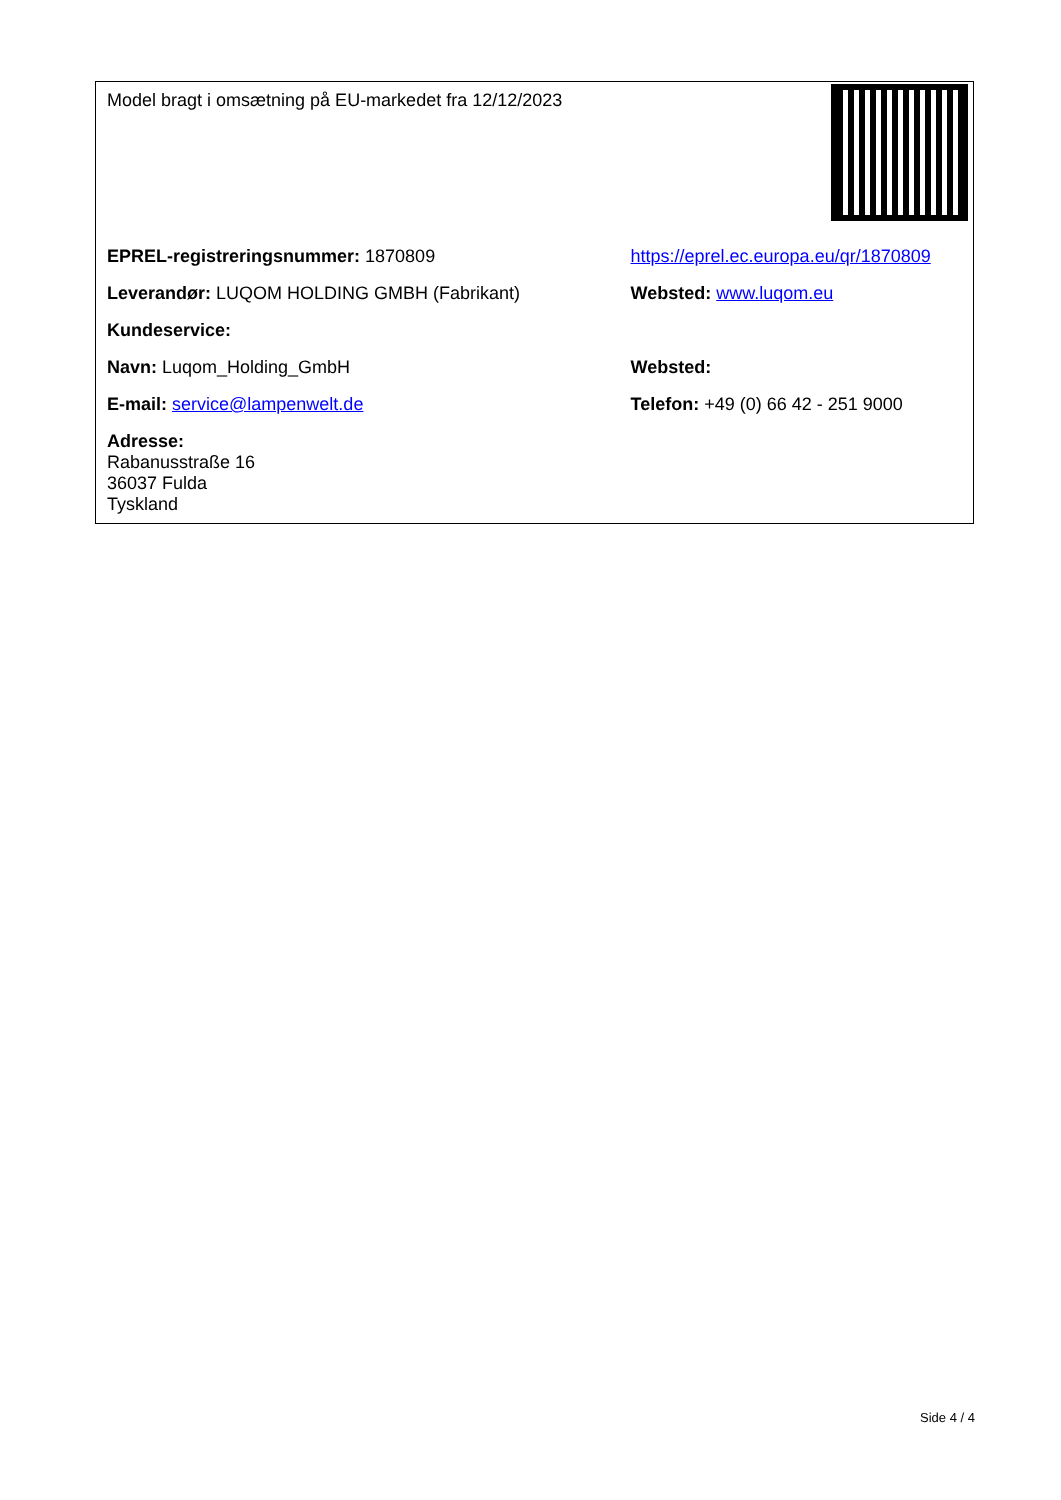| Model bragt i omsætning på EU-markedet fra 12/12/2023 | |
| EPREL-registreringsnummer: 1870809 | https://eprel.ec.europa.eu/qr/1870809 |
| Leverandør: LUQOM HOLDING GMBH (Fabrikant) | Websted: www.luqom.eu |
| Kundeservice: | |
| Navn: Luqom_Holding_GmbH | Websted: |
| E-mail: service@lampenwelt.de | Telefon: +49 (0) 66 42 - 251 9000 |
| Adresse: Rabanusstraße 16 36037 Fulda Tyskland | |
Side 4 / 4